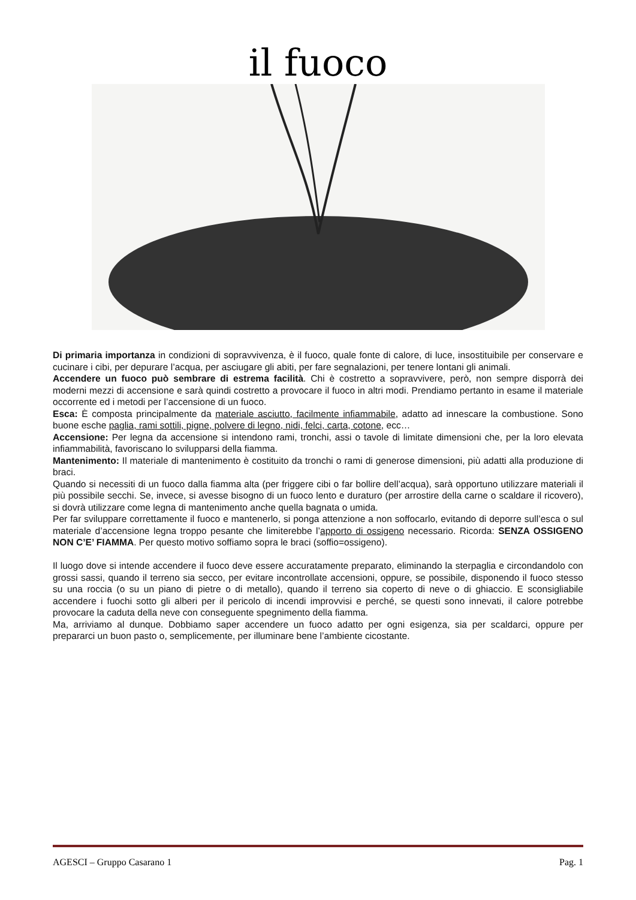il fuoco
Di primaria importanza in condizioni di sopravvivenza, è il fuoco, quale fonte di calore, di luce, insostituibile per conservare e cucinare i cibi, per depurare l’acqua, per asciugare gli abiti, per fare segnalazioni, per tenere lontani gli animali.
Accendere un fuoco può sembrare di estrema facilità. Chi è costretto a sopravvivere, però, non sempre disporrà dei moderni mezzi di accensione e sarà quindi costretto a provocare il fuoco in altri modi. Prendiamo pertanto in esame il materiale occorrente ed i metodi per l’accensione di un fuoco.
Esca: È composta principalmente da materiale asciutto, facilmente infiammabile, adatto ad innescare la combustione. Sono buone esche paglia, rami sottili, pigne, polvere di legno, nidi, felci, carta, cotone, ecc…
Accensione: Per legna da accensione si intendono rami, tronchi, assi o tavole di limitate dimensioni che, per la loro elevata infiammabilità, favoriscano lo svilupparsi della fiamma.
Mantenimento: Il materiale di mantenimento è costituito da tronchi o rami di generose dimensioni, più adatti alla produzione di braci.
Quando si necessiti di un fuoco dalla fiamma alta (per friggere cibi o far bollire dell’acqua), sarà opportuno utilizzare materiali il più possibile secchi. Se, invece, si avesse bisogno di un fuoco lento e duraturo (per arrostire della carne o scaldare il ricovero), si dovrà utilizzare come legna di mantenimento anche quella bagnata o umida.
Per far sviluppare correttamente il fuoco e mantenerlo, si ponga attenzione a non soffocarlo, evitando di deporre sull’esca o sul materiale d’accensione legna troppo pesante che limiterebbe l’apporto di ossigeno necessario. Ricorda: SENZA OSSIGENO NON C’E’ FIAMMA. Per questo motivo soffiamo sopra le braci (soffio=ossigeno).
Il luogo dove si intende accendere il fuoco deve essere accuratamente preparato, eliminando la sterpaglia e circondandolo con grossi sassi, quando il terreno sia secco, per evitare incontrollate accensioni, oppure, se possibile, disponendo il fuoco stesso su una roccia (o su un piano di pietre o di metallo), quando il terreno sia coperto di neve o di ghiaccio. E sconsigliabile accendere i fuochi sotto gli alberi per il pericolo di incendi improvvisi e perché, se questi sono innevati, il calore potrebbe provocare la caduta della neve con conseguente spegnimento della fiamma.
Ma, arriviamo al dunque. Dobbiamo saper accendere un fuoco adatto per ogni esigenza, sia per scaldarci, oppure per prepararci un buon pasto o, semplicemente, per illuminare bene l’ambiente cicostante.
AGESCI – Gruppo Casarano 1 Pag. 1